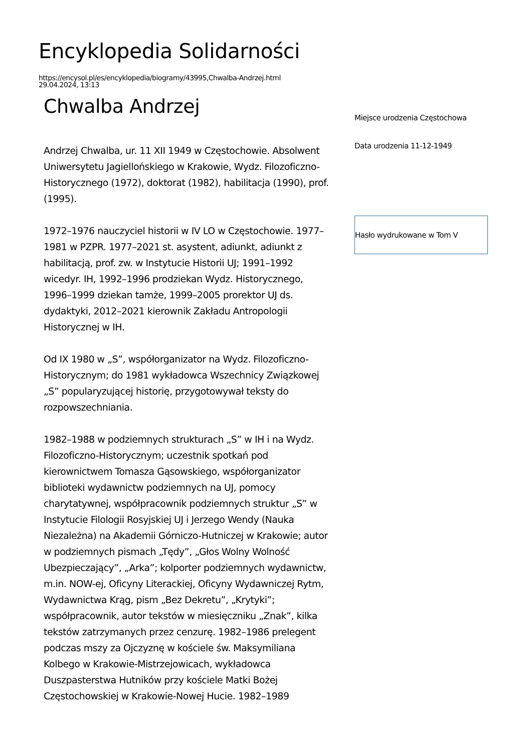Encyklopedia Solidarności
https://encysol.pl/es/encyklopedia/biogramy/43995,Chwalba-Andrzej.html
29.04.2024, 13:13
Chwalba Andrzej
Andrzej Chwalba, ur. 11 XII 1949 w Częstochowie. Absolwent Uniwersytetu Jagiellońskiego w Krakowie, Wydz. Filozoficzno-Historycznego (1972), doktorat (1982), habilitacja (1990), prof. (1995).
1972–1976 nauczyciel historii w IV LO w Częstochowie. 1977–1981 w PZPR. 1977–2021 st. asystent, adiunkt, adiunkt z habilitacją, prof. zw. w Instytucie Historii UJ; 1991–1992 wicedyr. IH, 1992–1996 prodziekan Wydz. Historycznego, 1996–1999 dziekan tamże, 1999–2005 prorektor UJ ds. dydaktyki, 2012–2021 kierownik Zakładu Antropologii Historycznej w IH.
Od IX 1980 w „S”, współorganizator na Wydz. Filozoficzno-Historycznym; do 1981 wykładowca Wszechnicy Związkowej „S” popularyzującej historię, przygotowywał teksty do rozpowszechniania.
1982–1988 w podziemnych strukturach „S” w IH i na Wydz. Filozoficzno-Historycznym; uczestnik spotkań pod kierownictwem Tomasza Gąsowskiego, współorganizator biblioteki wydawnictw podziemnych na UJ, pomocy charytatywnej, współpracownik podziemnych struktur „S” w Instytucie Filologii Rosyjskiej UJ i Jerzego Wendy (Nauka Niezależna) na Akademii Górniczo-Hutniczej w Krakowie; autor w podziemnych pismach „Tędy”, „Głos Wolny Wolność Ubezpieczający”, „Arka”; kolporter podziemnych wydawnictw, m.in. NOW-ej, Oficyny Literackiej, Oficyny Wydawniczej Rytm, Wydawnictwa Krąg, pism „Bez Dekretu”, „Krytyki”; współpracownik, autor tekstów w miesięczniku „Znak”, kilka tekstów zatrzymanych przez cenzurę. 1982–1986 prelegent podczas mszy za Ojczyznę w kościele św. Maksymiliana Kolbego w Krakowie-Mistrzejowicach, wykładowca Duszpasterstwa Hutników przy kościele Matki Bożej Częstochowskiej w Krakowie-Nowej Hucie. 1982–1989
Miejsce urodzenia Częstochowa
Data urodzenia 11-12-1949
Hasło wydrukowane w Tom V